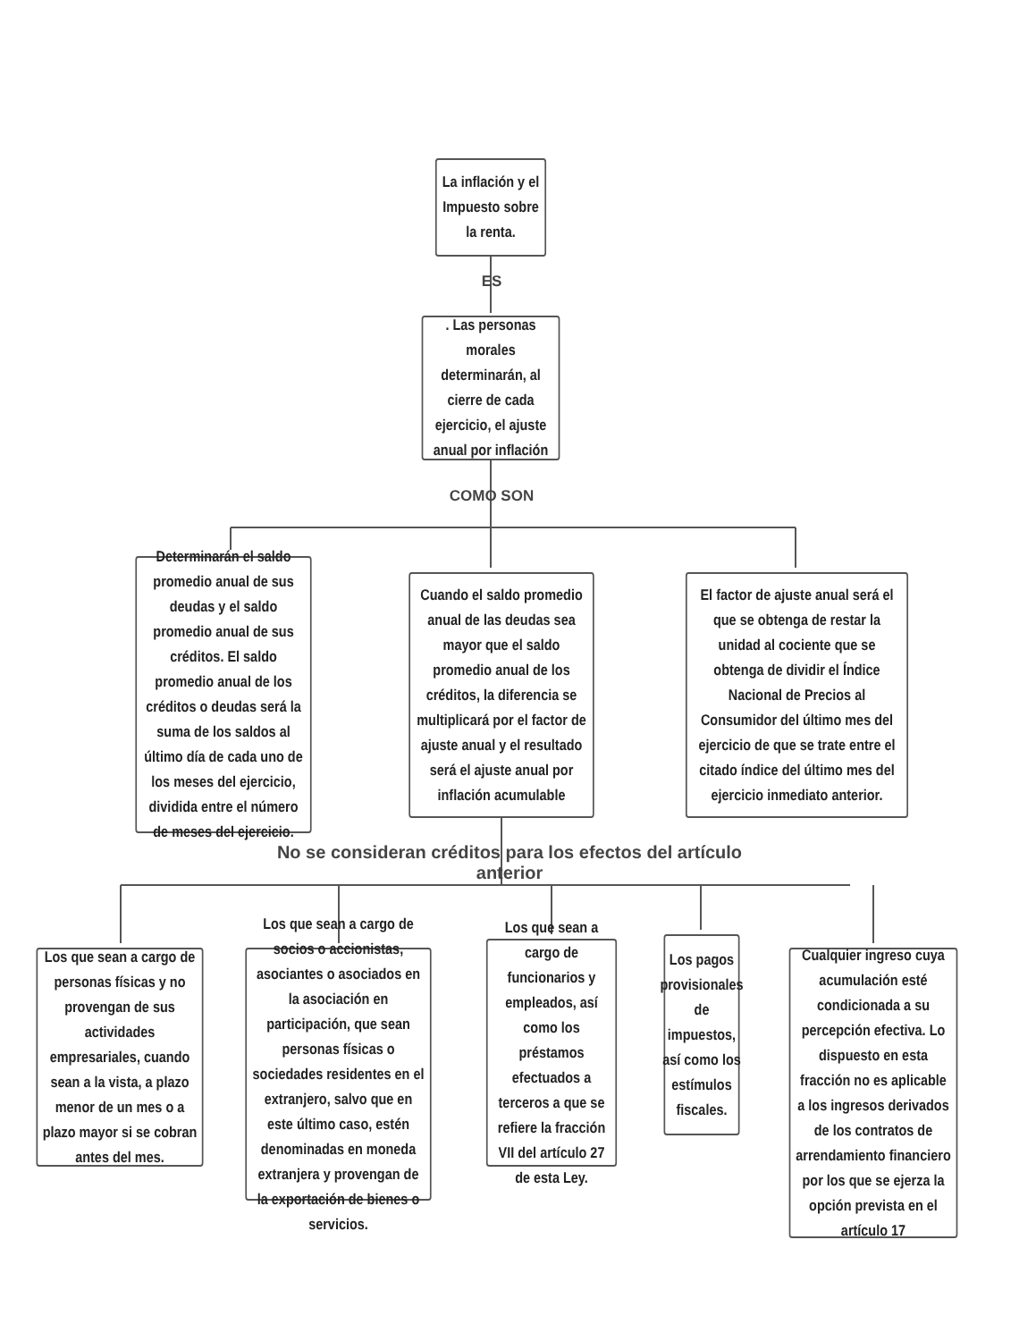La inflación y el Impuesto sobre la renta.
ES
. Las personas morales determinarán, al cierre de cada ejercicio, el ajuste anual por inflación
COMO SON
Determinarán el saldo promedio anual de sus deudas y el saldo promedio anual de sus créditos. El saldo promedio anual de los créditos o deudas será la suma de los saldos al último día de cada uno de los meses del ejercicio, dividida entre el número de meses del ejercicio.
Cuando el saldo promedio anual de las deudas sea mayor que el saldo promedio anual de los créditos, la diferencia se multiplicará por el factor de ajuste anual y el resultado será el ajuste anual por inflación acumulable
El factor de ajuste anual será el que se obtenga de restar la unidad al cociente que se obtenga de dividir el Índice Nacional de Precios al Consumidor del último mes del ejercicio de que se trate entre el citado índice del último mes del ejercicio inmediato anterior.
No se consideran créditos para los efectos del artículo anterior
Los que sean a cargo de personas físicas y no provengan de sus actividades empresariales, cuando sean a la vista, a plazo menor de un mes o a plazo mayor si se cobran antes del mes.
Los que sean a cargo de socios o accionistas, asociantes o asociados en la asociación en participación, que sean personas físicas o sociedades residentes en el extranjero, salvo que en este último caso, estén denominadas en moneda extranjera y provengan de la exportación de bienes o servicios.
Los que sean a cargo de funcionarios y empleados, así como los préstamos efectuados a terceros a que se refiere la fracción VII del artículo 27 de esta Ley.
Los pagos provisionales de impuestos, así como los estímulos fiscales.
Cualquier ingreso cuya acumulación esté condicionada a su percepción efectiva. Lo dispuesto en esta fracción no es aplicable a los ingresos derivados de los contratos de arrendamiento financiero por los que se ejerza la opción prevista en el artículo 17